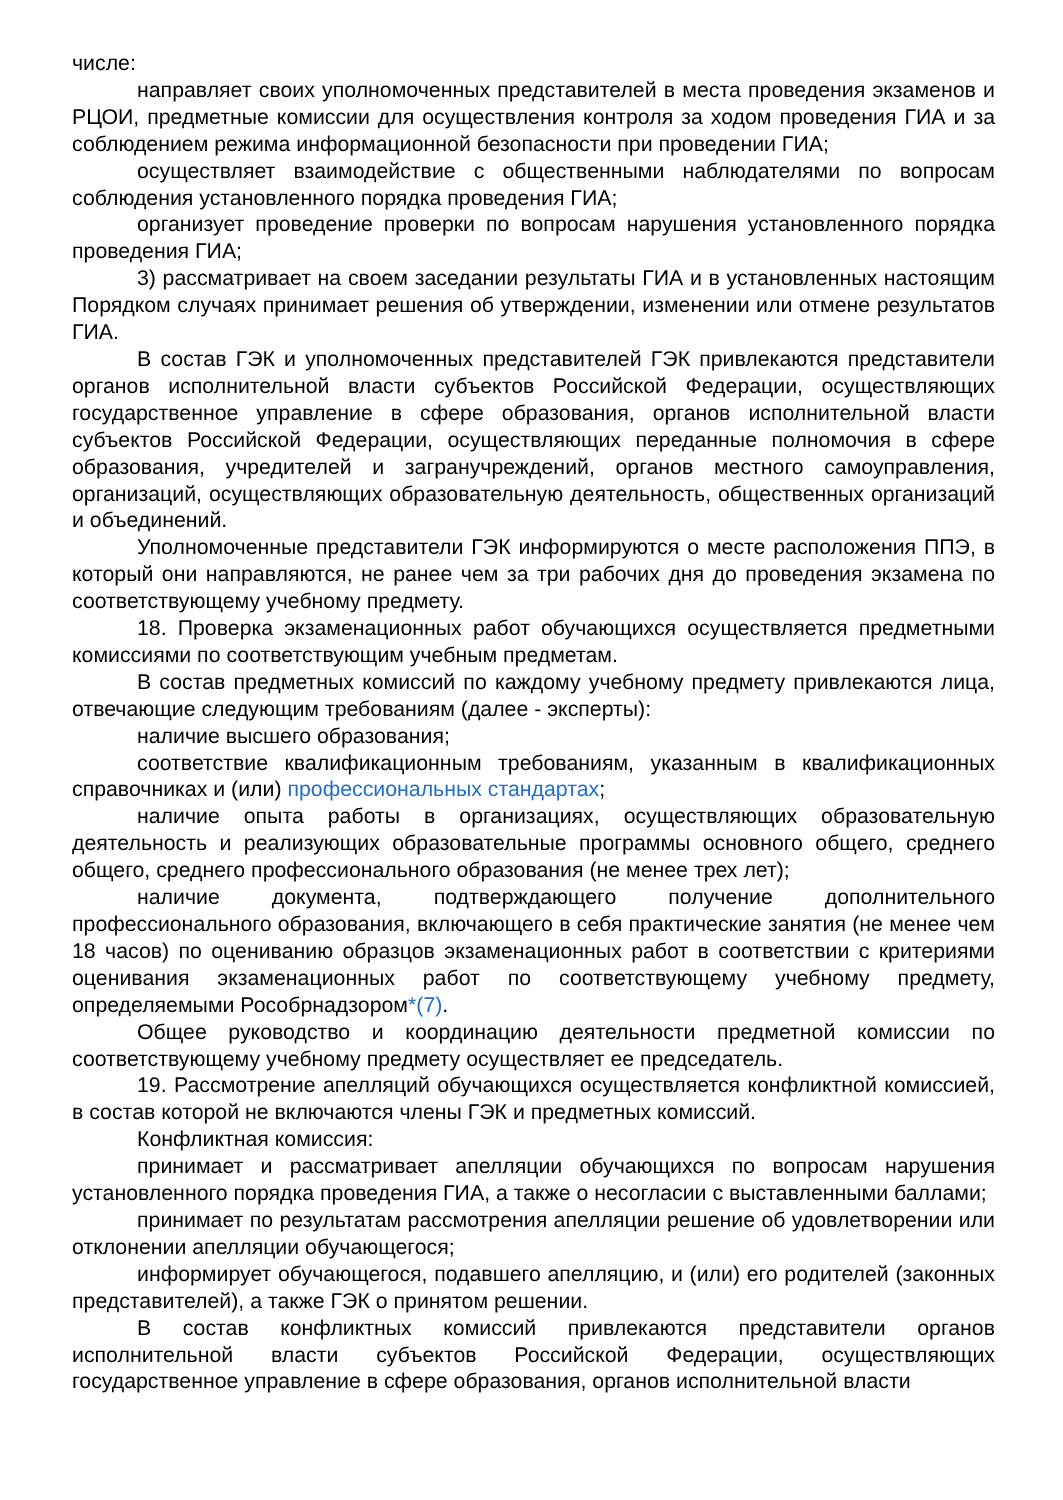числе:
направляет своих уполномоченных представителей в места проведения экзаменов и РЦОИ, предметные комиссии для осуществления контроля за ходом проведения ГИА и за соблюдением режима информационной безопасности при проведении ГИА;
осуществляет взаимодействие с общественными наблюдателями по вопросам соблюдения установленного порядка проведения ГИА;
организует проведение проверки по вопросам нарушения установленного порядка проведения ГИА;
3) рассматривает на своем заседании результаты ГИА и в установленных настоящим Порядком случаях принимает решения об утверждении, изменении или отмене результатов ГИА.
В состав ГЭК и уполномоченных представителей ГЭК привлекаются представители органов исполнительной власти субъектов Российской Федерации, осуществляющих государственное управление в сфере образования, органов исполнительной власти субъектов Российской Федерации, осуществляющих переданные полномочия в сфере образования, учредителей и загранучреждений, органов местного самоуправления, организаций, осуществляющих образовательную деятельность, общественных организаций и объединений.
Уполномоченные представители ГЭК информируются о месте расположения ППЭ, в который они направляются, не ранее чем за три рабочих дня до проведения экзамена по соответствующему учебному предмету.
18. Проверка экзаменационных работ обучающихся осуществляется предметными комиссиями по соответствующим учебным предметам.
В состав предметных комиссий по каждому учебному предмету привлекаются лица, отвечающие следующим требованиям (далее - эксперты):
наличие высшего образования;
соответствие квалификационным требованиям, указанным в квалификационных справочниках и (или) профессиональных стандартах;
наличие опыта работы в организациях, осуществляющих образовательную деятельность и реализующих образовательные программы основного общего, среднего общего, среднего профессионального образования (не менее трех лет);
наличие документа, подтверждающего получение дополнительного профессионального образования, включающего в себя практические занятия (не менее чем 18 часов) по оцениванию образцов экзаменационных работ в соответствии с критериями оценивания экзаменационных работ по соответствующему учебному предмету, определяемыми Рособрнадзором*(7).
Общее руководство и координацию деятельности предметной комиссии по соответствующему учебному предмету осуществляет ее председатель.
19. Рассмотрение апелляций обучающихся осуществляется конфликтной комиссией, в состав которой не включаются члены ГЭК и предметных комиссий.
Конфликтная комиссия:
принимает и рассматривает апелляции обучающихся по вопросам нарушения установленного порядка проведения ГИА, а также о несогласии с выставленными баллами;
принимает по результатам рассмотрения апелляции решение об удовлетворении или отклонении апелляции обучающегося;
информирует обучающегося, подавшего апелляцию, и (или) его родителей (законных представителей), а также ГЭК о принятом решении.
В состав конфликтных комиссий привлекаются представители органов исполнительной власти субъектов Российской Федерации, осуществляющих государственное управление в сфере образования, органов исполнительной власти